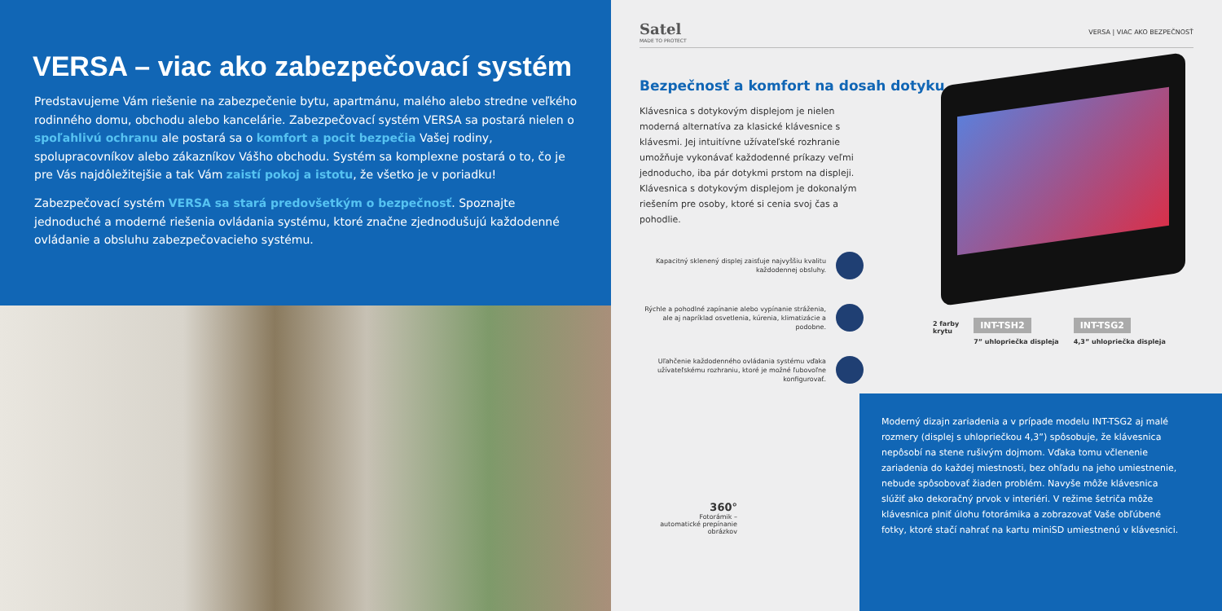VERSA – viac ako zabezpečovací systém
Predstavujeme Vám riešenie na zabezpečenie bytu, apartmánu, malého alebo stredne veľkého rodinného domu, obchodu alebo kancelárie. Zabezpečovací systém VERSA sa postará nielen o spoľahlivú ochranu ale postará sa o komfort a pocit bezpečia Vašej rodiny, spolupracovníkov alebo zákazníkov Vášho obchodu. Systém sa komplexne postará o to, čo je pre Vás najdôležitejšie a tak Vám zaistí pokoj a istotu, že všetko je v poriadku!
Zabezpečovací systém VERSA sa stará predovšetkým o bezpečnosť. Spoznajte jednoduché a moderné riešenia ovládania systému, ktoré značne zjednodušujú každodenné ovládanie a obsluhu zabezpečovacieho systému.
Satel
MADE TO PROTECT
VERSA | VIAC AKO BEZPEČNOSŤ
Bezpečnosť a komfort na dosah dotyku
Klávesnica s dotykovým displejom je nielen moderná alternatíva za klasické klávesnice s klávesmi. Jej intuitívne užívateľské rozhranie umožňuje vykonávať každodenné príkazy veľmi jednoducho, iba pár dotykmi prstom na displeji. Klávesnica s dotykovým displejom je dokonalým riešením pre osoby, ktoré si cenia svoj čas a pohodlie.
Kapacitný sklenený displej zaisťuje najvyššiu kvalitu každodennej obsluhy.
Rýchle a pohodlné zapínanie alebo vypínanie stráženia, ale aj napríklad osvetlenia, kúrenia, klimatizácie a podobne.
Uľahčenie každodenného ovládania systému vďaka užívateľskému rozhraniu, ktoré je možné ľubovoľne konfigurovať.
2 farby
krytu
INT-TSH2
7” uhlopriečka displeja
INT-TSG2
4,3” uhlopriečka displeja
360°
Fotorámik – automatické prepínanie obrázkov
Moderný dizajn zariadenia a v prípade modelu INT-TSG2 aj malé rozmery (displej s uhlopriečkou 4,3”) spôsobuje, že klávesnica nepôsobí na stene rušivým dojmom. Vďaka tomu včlenenie zariadenia do každej miestnosti, bez ohľadu na jeho umiestnenie, nebude spôsobovať žiaden problém. Navyše môže klávesnica slúžiť ako dekoračný prvok v interiéri. V režime šetriča môže klávesnica plniť úlohu fotorámika a zobrazovať Vaše obľúbené fotky, ktoré stačí nahrať na kartu miniSD umiestnenú v klávesnici.